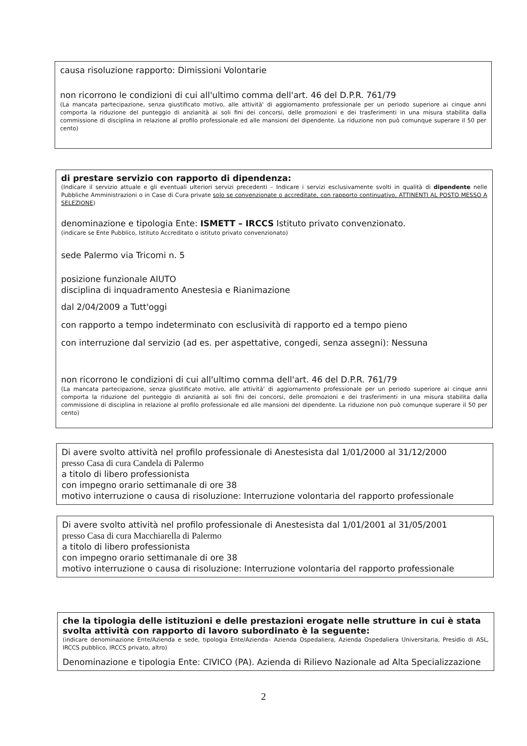causa risoluzione rapporto: Dimissioni Volontarie
non ricorrono le condizioni di cui all'ultimo comma dell'art. 46 del D.P.R. 761/79
(La mancata partecipazione, senza giustificato motivo, alle attività' di aggiornamento professionale per un periodo superiore ai cinque anni comporta la riduzione del punteggio di anzianità ai soli fini dei concorsi, delle promozioni e dei trasferimenti in una misura stabilita dalla commissione di disciplina in relazione al profilo professionale ed alle mansioni del dipendente. La riduzione non può comunque superare il 50 per cento)
di prestare servizio con rapporto di dipendenza:
(Indicare il servizio attuale e gli eventuali ulteriori servizi precedenti – Indicare i servizi esclusivamente svolti in qualità di dipendente nelle Pubbliche Amministrazioni o in Case di Cura private solo se convenzionate o accreditate, con rapporto continuativo, ATTINENTI AL POSTO MESSO A SELEZIONE)
denominazione e tipologia Ente: ISMETT – IRCCS Istituto privato convenzionato.
(indicare se Ente Pubblico, Istituto Accreditato o istituto privato convenzionato)
sede Palermo via Tricomi n. 5
posizione funzionale AIUTO
disciplina di inquadramento Anestesia e Rianimazione
dal 2/04/2009 a Tutt'oggi
con rapporto a tempo indeterminato con esclusività di rapporto ed a tempo pieno
con interruzione dal servizio (ad es. per aspettative, congedi, senza assegni): Nessuna
non ricorrono le condizioni di cui all'ultimo comma dell'art. 46 del D.P.R. 761/79
(La mancata partecipazione, senza giustificato motivo, alle attività' di aggiornamento professionale per un periodo superiore ai cinque anni comporta la riduzione del punteggio di anzianità ai soli fini dei concorsi, delle promozioni e dei trasferimenti in una misura stabilita dalla commissione di disciplina in relazione al profilo professionale ed alle mansioni del dipendente. La riduzione non può comunque superare il 50 per cento)
Di avere svolto attività nel profilo professionale di Anestesista dal 1/01/2000 al 31/12/2000
presso Casa di cura Candela di Palermo
a titolo di libero professionista
con impegno orario settimanale di ore 38
motivo interruzione o causa di risoluzione: Interruzione volontaria del rapporto professionale
Di avere svolto attività nel profilo professionale di Anestesista dal 1/01/2001 al 31/05/2001
presso Casa di cura Macchiarella di Palermo
a titolo di libero professionista
con impegno orario settimanale di ore 38
motivo interruzione o causa di risoluzione: Interruzione volontaria del rapporto professionale
che la tipologia delle istituzioni e delle prestazioni erogate nelle strutture in cui è stata svolta attività con rapporto di lavoro subordinato è la seguente:
(indicare denominazione Ente/Azienda e sede, tipologia Ente/Azienda– Azienda Ospedaliera, Azienda Ospedaliera Universitaria, Presidio di ASL, IRCCS pubblico, IRCCS privato, altro)
Denominazione e tipologia Ente: CIVICO (PA). Azienda di Rilievo Nazionale ad Alta Specializzazione
2